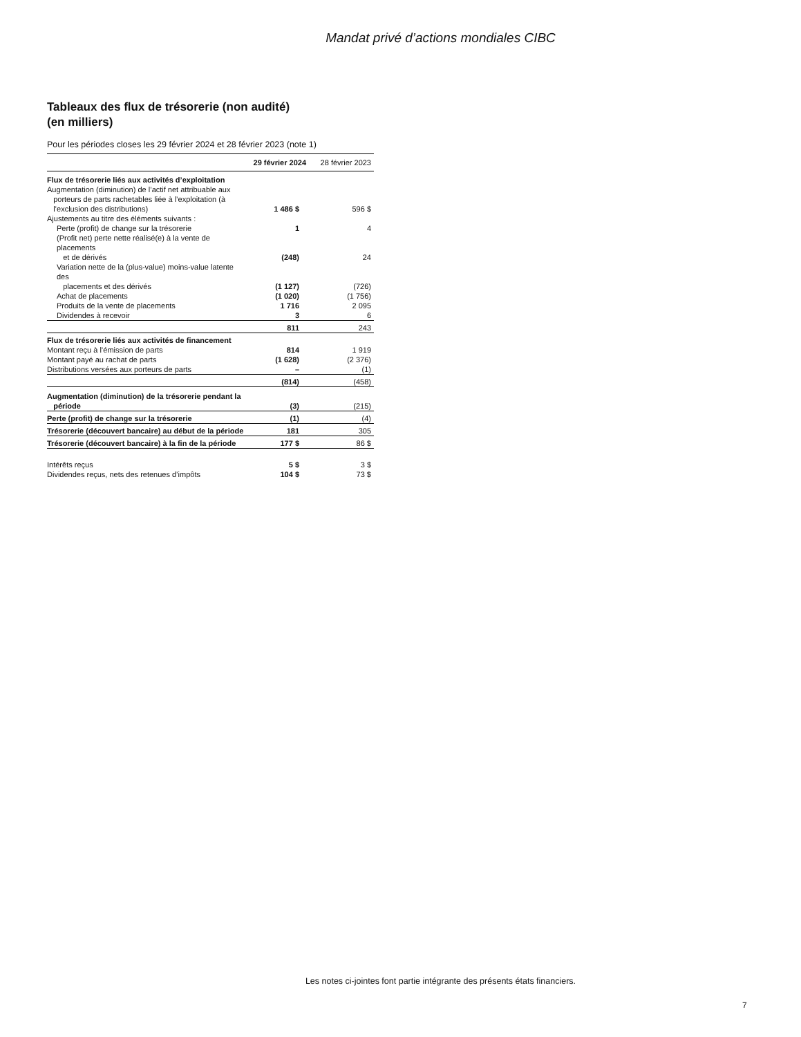Mandat privé d’actions mondiales CIBC
Tableaux des flux de trésorerie (non audité)
(en milliers)
Pour les périodes closes les 29 février 2024 et 28 février 2023 (note 1)
| | 29 février 2024 | 28 février 2023 |
| --- | --- | --- |
| Flux de trésorerie liés aux activités d’exploitation | | |
| Augmentation (diminution) de l’actif net attribuable aux porteurs de parts rachetables liée à l’exploitation (à l’exclusion des distributions) | 1 486 $ | 596 $ |
| Ajustements au titre des éléments suivants : | | |
| Perte (profit) de change sur la trésorerie | 1 | 4 |
| (Profit net) perte nette réalisé(e) à la vente de placements et de dérivés | (248) | 24 |
| Variation nette de la (plus-value) moins-value latente des placements et des dérivés | (1 127) | (726) |
| Achat de placements | (1 020) | (1 756) |
| Produits de la vente de placements | 1 716 | 2 095 |
| Dividendes à recevoir | 3 | 6 |
| | 811 | 243 |
| Flux de trésorerie liés aux activités de financement | | |
| Montant reçu à l’émission de parts | 814 | 1 919 |
| Montant payé au rachat de parts | (1 628) | (2 376) |
| Distributions versées aux porteurs de parts | – | (1) |
| | (814) | (458) |
| Augmentation (diminution) de la trésorerie pendant la période | (3) | (215) |
| Perte (profit) de change sur la trésorerie | (1) | (4) |
| Trésorerie (découvert bancaire) au début de la période | 181 | 305 |
| Trésorerie (découvert bancaire) à la fin de la période | 177 $ | 86 $ |
| Intérêts reçus | 5 $ | 3 $ |
| Dividendes reçus, nets des retenues d’impôts | 104 $ | 73 $ |
Les notes ci-jointes font partie intégrante des présents états financiers.
7